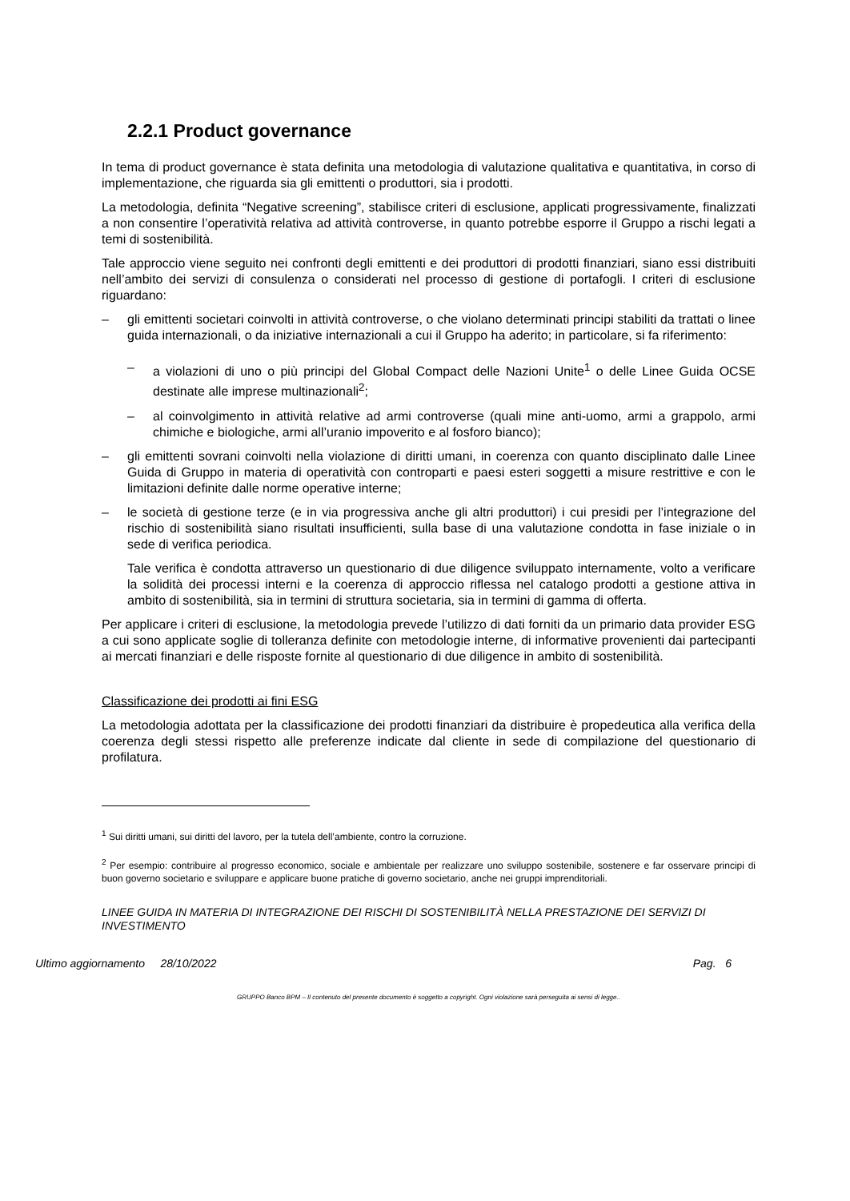2.2.1 Product governance
In tema di product governance è stata definita una metodologia di valutazione qualitativa e quantitativa, in corso di implementazione, che riguarda sia gli emittenti o produttori, sia i prodotti.
La metodologia, definita “Negative screening”, stabilisce criteri di esclusione, applicati progressivamente, finalizzati a non consentire l’operatività relativa ad attività controverse, in quanto potrebbe esporre il Gruppo a rischi legati a temi di sostenibilità.
Tale approccio viene seguito nei confronti degli emittenti e dei produttori di prodotti finanziari, siano essi distribuiti nell’ambito dei servizi di consulenza o considerati nel processo di gestione di portafogli. I criteri di esclusione riguardano:
– gli emittenti societari coinvolti in attività controverse, o che violano determinati principi stabiliti da trattati o linee guida internazionali, o da iniziative internazionali a cui il Gruppo ha aderito; in particolare, si fa riferimento:
– a violazioni di uno o più principi del Global Compact delle Nazioni Unite<sup>1</sup> o delle Linee Guida OCSE destinate alle imprese multinazionali<sup>2</sup>;
– al coinvolgimento in attività relative ad armi controverse (quali mine anti-uomo, armi a grappolo, armi chimiche e biologiche, armi all’uranio impoverito e al fosforo bianco);
– gli emittenti sovrani coinvolti nella violazione di diritti umani, in coerenza con quanto disciplinato dalle Linee Guida di Gruppo in materia di operatività con controparti e paesi esteri soggetti a misure restrittive e con le limitazioni definite dalle norme operative interne;
– le società di gestione terze (e in via progressiva anche gli altri produttori) i cui presidi per l’integrazione del rischio di sostenibilità siano risultati insufficienti, sulla base di una valutazione condotta in fase iniziale o in sede di verifica periodica.
Tale verifica è condotta attraverso un questionario di due diligence sviluppato internamente, volto a verificare la solidità dei processi interni e la coerenza di approccio riflessa nel catalogo prodotti a gestione attiva in ambito di sostenibilità, sia in termini di struttura societaria, sia in termini di gamma di offerta.
Per applicare i criteri di esclusione, la metodologia prevede l’utilizzo di dati forniti da un primario data provider ESG a cui sono applicate soglie di tolleranza definite con metodologie interne, di informative provenienti dai partecipanti ai mercati finanziari e delle risposte fornite al questionario di due diligence in ambito di sostenibilità.
Classificazione dei prodotti ai fini ESG
La metodologia adottata per la classificazione dei prodotti finanziari da distribuire è propedeutica alla verifica della coerenza degli stessi rispetto alle preferenze indicate dal cliente in sede di compilazione del questionario di profilatura.
<sup>1</sup> Sui diritti umani, sui diritti del lavoro, per la tutela dell’ambiente, contro la corruzione.
<sup>2</sup> Per esempio: contribuire al progresso economico, sociale e ambientale per realizzare uno sviluppo sostenibile, sostenere e far osservare principi di buon governo societario e sviluppare e applicare buone pratiche di governo societario, anche nei gruppi imprenditoriali.
LINEE GUIDA IN MATERIA DI INTEGRAZIONE DEI RISCHI DI SOSTENIBILITÀ NELLA PRESTAZIONE DEI SERVIZI DI INVESTIMENTO
Ultimo aggiornamento 28/10/2022 Pag. 6
GRUPPO Banco BPM – Il contenuto del presente documento è soggetto a copyright. Ogni violazione sarà perseguita ai sensi di legge..